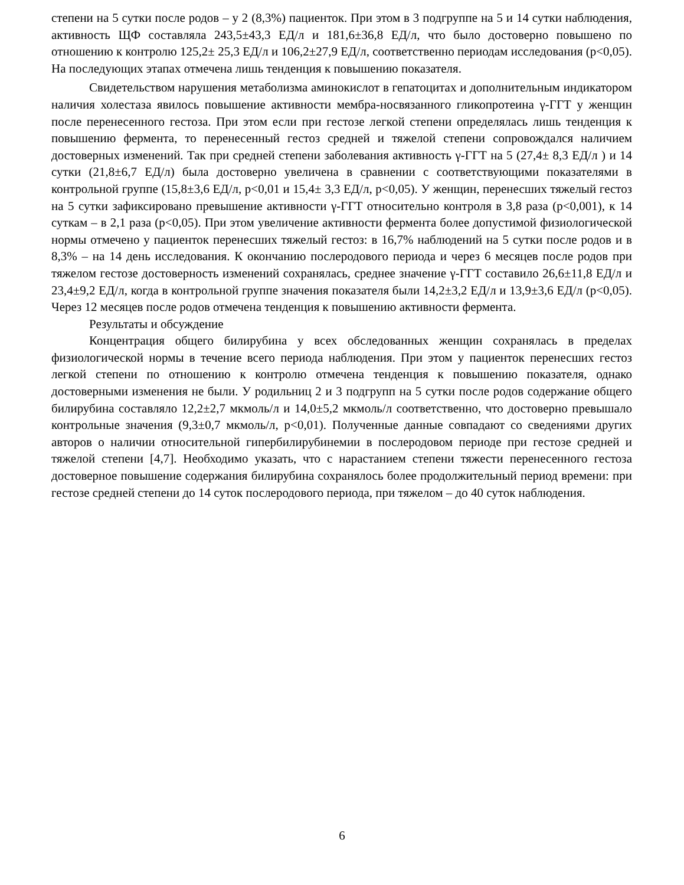степени на 5 сутки после родов – у 2 (8,3%) пациенток. При этом в 3 подгруппе на 5 и 14 сутки наблюдения, активность ЩФ составляла 243,5±43,3 ЕД/л и 181,6±36,8 ЕД/л, что было достоверно повышено по отношению к контролю 125,2± 25,3 ЕД/л и 106,2±27,9 ЕД/л, соответственно периодам исследования (р<0,05). На последующих этапах отмечена лишь тенденция к повышению показателя.
Свидетельством нарушения метаболизма аминокислот в гепатоцитах и дополнительным индикатором наличия холестаза явилось повышение активности мембра-носвязанного гликопротеина γ-ГГТ у женщин после перенесенного гестоза. При этом если при гестозе легкой степени определялась лишь тенденция к повышению фермента, то перенесенный гестоз средней и тяжелой степени сопровождался наличием достоверных изменений. Так при средней степени заболевания активность γ-ГГТ на 5 (27,4± 8,3 ЕД/л ) и 14 сутки (21,8±6,7 ЕД/л) была достоверно увеличена в сравнении с соответствующими показателями в контрольной группе (15,8±3,6 ЕД/л, р<0,01 и 15,4± 3,3 ЕД/л, р<0,05). У женщин, перенесших тяжелый гестоз на 5 сутки зафиксировано превышение активности γ-ГГТ относительно контроля в 3,8 раза (р<0,001), к 14 суткам – в 2,1 раза (р<0,05). При этом увеличение активности фермента более допустимой физиологической нормы отмечено у пациенток перенесших тяжелый гестоз: в 16,7% наблюдений на 5 сутки после родов и в 8,3% – на 14 день исследования. К окончанию послеродового периода и через 6 месяцев после родов при тяжелом гестозе достоверность изменений сохранялась, среднее значение γ-ГГТ составило 26,6±11,8 ЕД/л и 23,4±9,2 ЕД/л, когда в контрольной группе значения показателя были 14,2±3,2 ЕД/л и 13,9±3,6 ЕД/л (р<0,05). Через 12 месяцев после родов отмечена тенденция к повышению активности фермента.
Результаты и обсуждение
Концентрация общего билирубина у всех обследованных женщин сохранялась в пределах физиологической нормы в течение всего периода наблюдения. При этом у пациенток перенесших гестоз легкой степени по отношению к контролю отмечена тенденция к повышению показателя, однако достоверными изменения не были. У родильниц 2 и 3 подгрупп на 5 сутки после родов содержание общего билирубина составляло 12,2±2,7 мкмоль/л и 14,0±5,2 мкмоль/л соответственно, что достоверно превышало контрольные значения (9,3±0,7 мкмоль/л, р<0,01). Полученные данные совпадают со сведениями других авторов о наличии относительной гипербилирубинемии в послеродовом периоде при гестозе средней и тяжелой степени [4,7]. Необходимо указать, что с нарастанием степени тяжести перенесенного гестоза достоверное повышение содержания билирубина сохранялось более продолжительный период времени: при гестозе средней степени до 14 суток послеродового периода, при тяжелом – до 40 суток наблюдения.
6